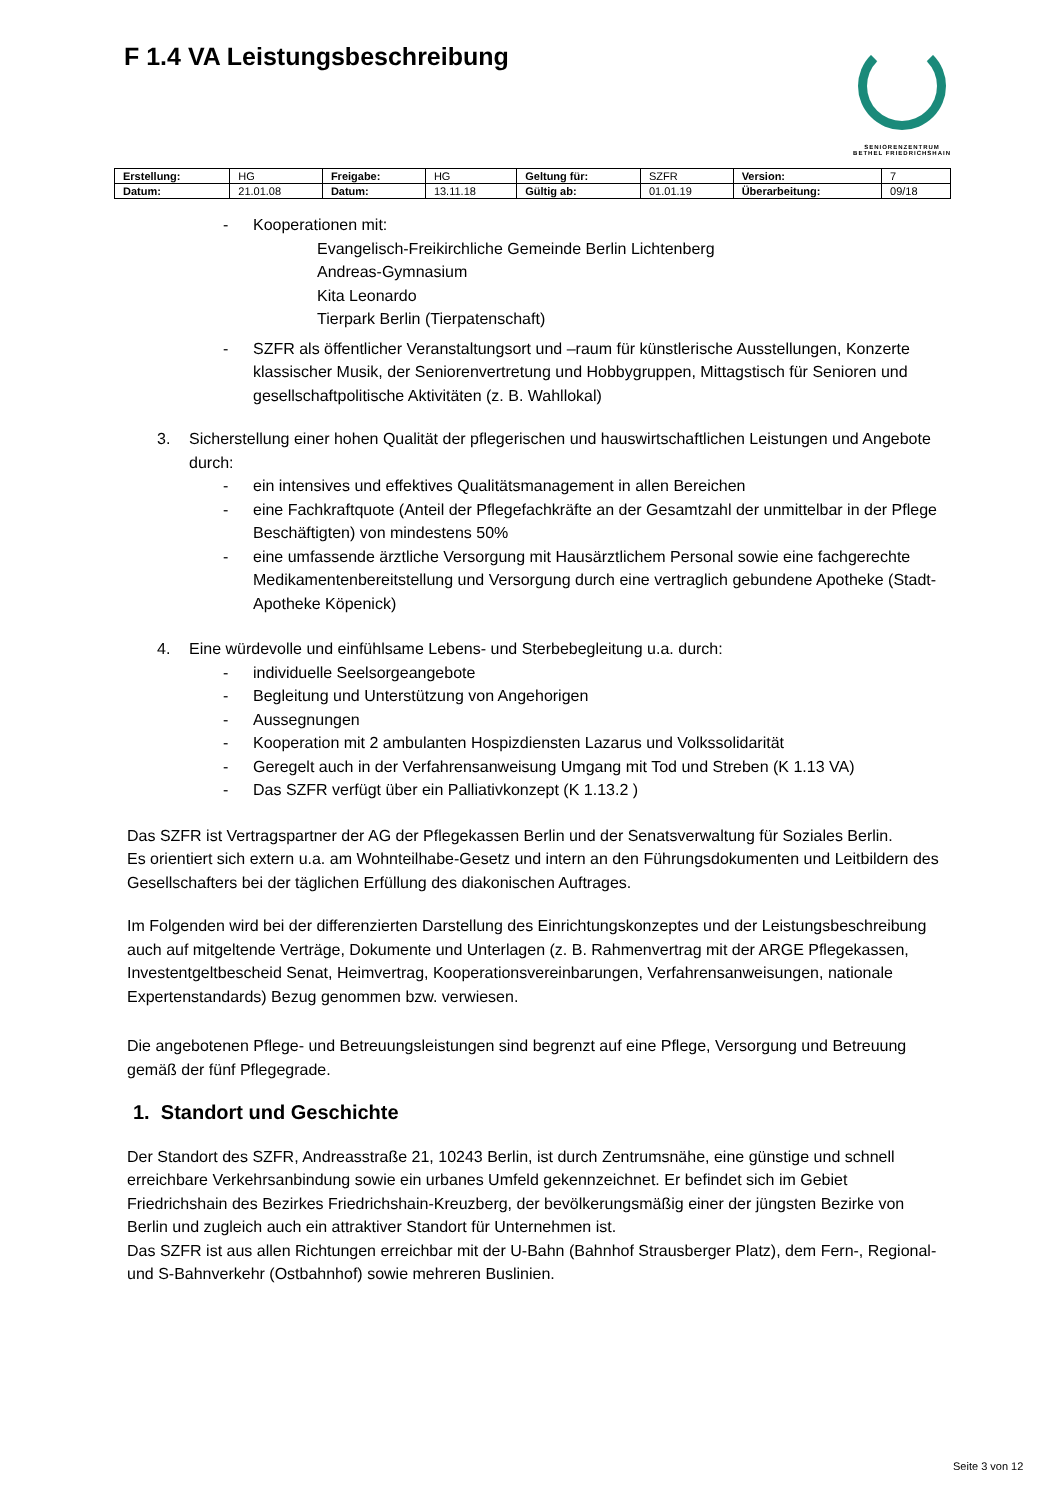F 1.4 VA Leistungsbeschreibung
SENIORENZENTRUM
BETHEL FRIEDRICHSHAIN
| Erstellung: | HG | Freigabe: | HG | Geltung für: | SZFR | Version: | 7 |
| Datum: | 21.01.08 | Datum: | 13.11.18 | Gültig ab: | 01.01.19 | Überarbeitung: | 09/18 |
- Kooperationen mit:
Evangelisch-Freikirchliche Gemeinde Berlin Lichtenberg
Andreas-Gymnasium
Kita Leonardo
Tierpark Berlin (Tierpatenschaft)
- SZFR als öffentlicher Veranstaltungsort und –raum für künstlerische Ausstellungen, Konzerte klassischer Musik, der Seniorenvertretung und Hobbygruppen, Mittagstisch für Senioren und gesellschaftpolitische Aktivitäten (z. B. Wahllokal)
3. Sicherstellung einer hohen Qualität der pflegerischen und hauswirtschaftlichen Leistungen und Angebote durch:
- ein intensives und effektives Qualitätsmanagement in allen Bereichen
- eine Fachkraftquote (Anteil der Pflegefachkräfte an der Gesamtzahl der unmittelbar in der Pflege Beschäftigten) von mindestens 50%
- eine umfassende ärztliche Versorgung mit Hausärztlichem Personal sowie eine fachgerechte Medikamentenbereitstellung und Versorgung durch eine vertraglich gebundene Apotheke (Stadt-Apotheke Köpenick)
4. Eine würdevolle und einfühlsame Lebens- und Sterbebegleitung u.a. durch:
- individuelle Seelsorgeangebote
- Begleitung und Unterstützung von Angehorigen
- Aussegnungen
- Kooperation mit 2 ambulanten Hospizdiensten Lazarus und Volkssolidarität
- Geregelt auch in der Verfahrensanweisung Umgang mit Tod und Streben (K 1.13 VA)
- Das SZFR verfügt über ein Palliativkonzept (K 1.13.2 )
Das SZFR ist Vertragspartner der AG der Pflegekassen Berlin und der Senatsverwaltung für Soziales Berlin.
Es orientiert sich extern u.a. am Wohnteilhabe-Gesetz und intern an den Führungsdokumenten und Leitbildern des Gesellschafters bei der täglichen Erfüllung des diakonischen Auftrages.
Im Folgenden wird bei der differenzierten Darstellung des Einrichtungskonzeptes und der Leistungsbeschreibung auch auf mitgeltende Verträge, Dokumente und Unterlagen (z. B. Rahmenvertrag mit der ARGE Pflegekassen, Investentgeltbescheid Senat, Heimvertrag, Kooperationsvereinbarungen, Verfahrensanweisungen, nationale Expertenstandards) Bezug genommen bzw. verwiesen.
Die angebotenen Pflege- und Betreuungsleistungen sind begrenzt auf eine Pflege, Versorgung und Betreuung gemäß der fünf Pflegegrade.
1. Standort und Geschichte
Der Standort des SZFR, Andreasstraße 21, 10243 Berlin, ist durch Zentrumsnähe, eine günstige und schnell erreichbare Verkehrsanbindung sowie ein urbanes Umfeld gekennzeichnet. Er befindet sich im Gebiet Friedrichshain des Bezirkes Friedrichshain-Kreuzberg, der bevölkerungsmäßig einer der jüngsten Bezirke von Berlin und zugleich auch ein attraktiver Standort für Unternehmen ist.
Das SZFR ist aus allen Richtungen erreichbar mit der U-Bahn (Bahnhof Strausberger Platz), dem Fern-, Regional- und S-Bahnverkehr (Ostbahnhof) sowie mehreren Buslinien.
Seite 3 von 12